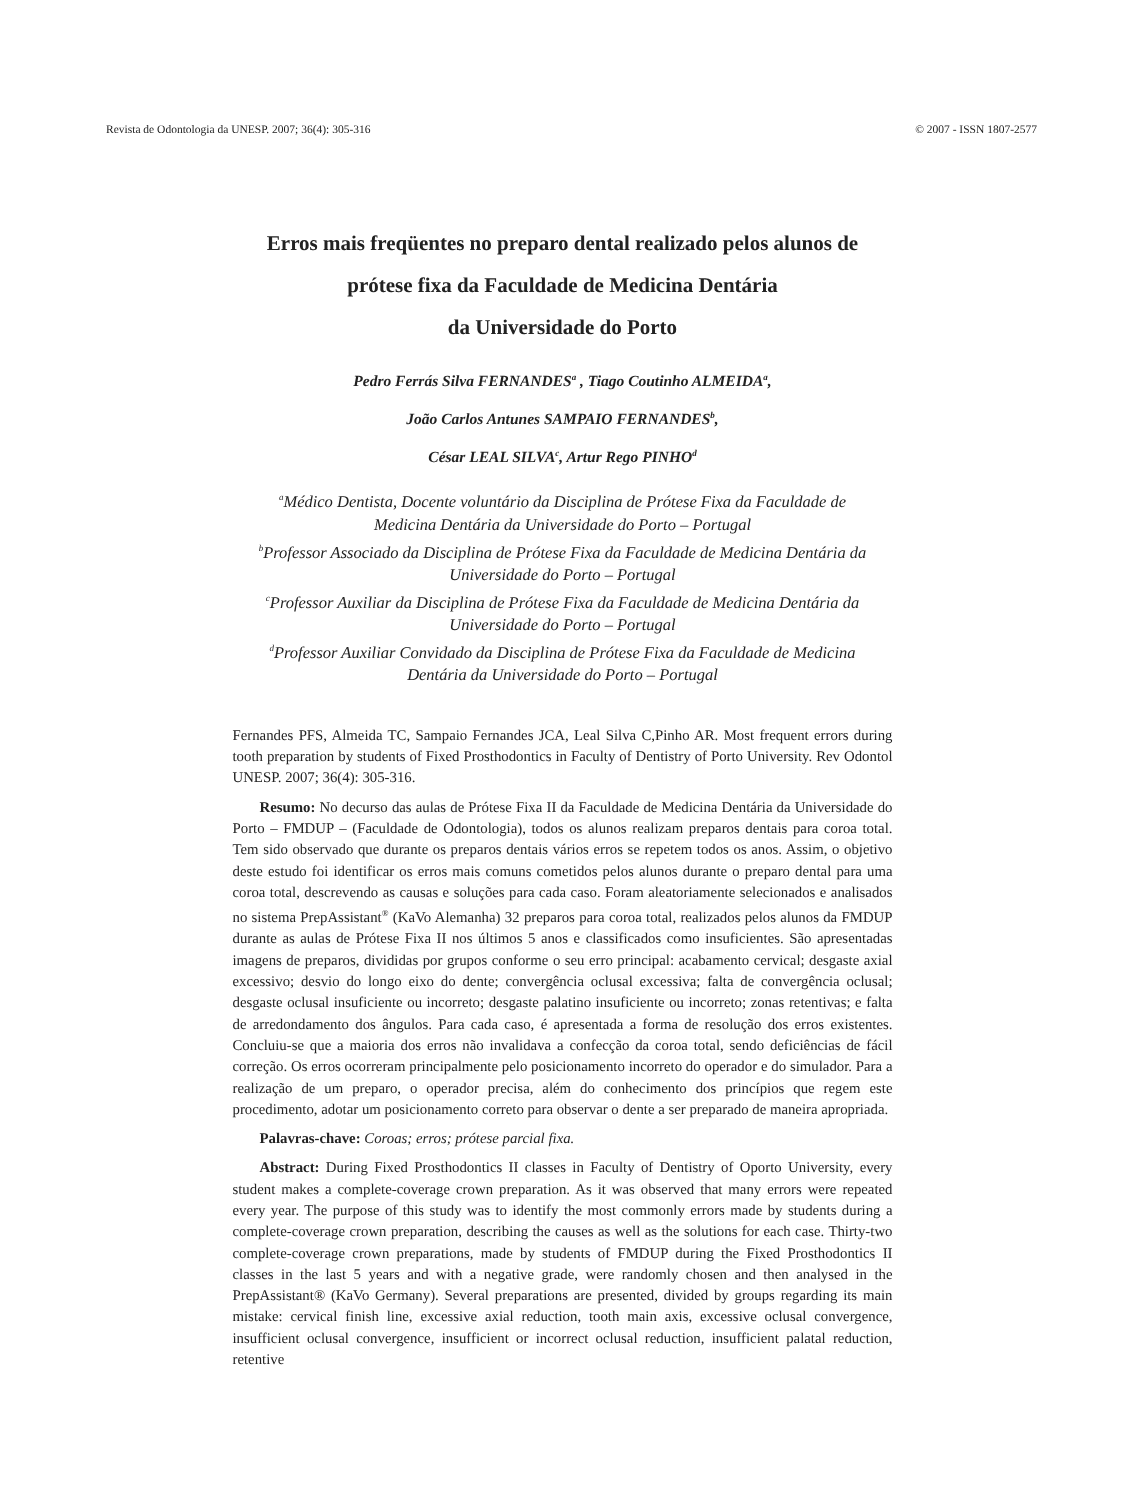Revista de Odontologia da UNESP. 2007; 36(4): 305-316 © 2007 - ISSN 1807-2577
Erros mais freqüentes no preparo dental realizado pelos alunos de
prótese fixa da Faculdade de Medicina Dentária
da Universidade do Porto
Pedro Ferrás Silva FERNANDES<sup>a</sup> , Tiago Coutinho ALMEIDA<sup>a</sup>,
João Carlos Antunes SAMPAIO FERNANDES<sup>b</sup>,
César LEAL SILVA<sup>c</sup>, Artur Rego PINHO<sup>d</sup>
<sup>a</sup> Médico Dentista, Docente voluntário da Disciplina de Prótese Fixa da Faculdade de
Medicina Dentária da Universidade do Porto – Portugal
<sup>b</sup> Professor Associado da Disciplina de Prótese Fixa da Faculdade de Medicina Dentária da
Universidade do Porto – Portugal
<sup>c</sup> Professor Auxiliar da Disciplina de Prótese Fixa da Faculdade de Medicina Dentária da
Universidade do Porto – Portugal
<sup>d</sup> Professor Auxiliar Convidado da Disciplina de Prótese Fixa da Faculdade de Medicina
Dentária da Universidade do Porto – Portugal
Fernandes PFS, Almeida TC, Sampaio Fernandes JCA, Leal Silva C,Pinho AR. Most frequent errors during tooth preparation by students of Fixed Prosthodontics in Faculty of Dentistry of Porto University. Rev Odontol UNESP. 2007; 36(4): 305-316.
Resumo: No decurso das aulas de Prótese Fixa II da Faculdade de Medicina Dentária da Universidade do Porto – FMDUP – (Faculdade de Odontologia), todos os alunos realizam preparos dentais para coroa total. Tem sido observado que durante os preparos dentais vários erros se repetem todos os anos. Assim, o objetivo deste estudo foi identificar os erros mais comuns cometidos pelos alunos durante o preparo dental para uma coroa total, descrevendo as causas e soluções para cada caso. Foram aleatoriamente selecionados e analisados no sistema PrepAssistant<sup>®</sup> (KaVo Alemanha) 32 preparos para coroa total, realizados pelos alunos da FMDUP durante as aulas de Prótese Fixa II nos últimos 5 anos e classificados como insuficientes. São apresentadas imagens de preparos, divididas por grupos conforme o seu erro principal: acabamento cervical; desgaste axial excessivo; desvio do longo eixo do dente; convergência oclusal excessiva; falta de convergência oclusal; desgaste oclusal insuficiente ou incorreto; desgaste palatino insuficiente ou incorreto; zonas retentivas; e falta de arredondamento dos ângulos. Para cada caso, é apresentada a forma de resolução dos erros existentes. Concluiu-se que a maioria dos erros não invalidava a confecção da coroa total, sendo deficiências de fácil correção. Os erros ocorreram principalmente pelo posicionamento incorreto do operador e do simulador. Para a realização de um preparo, o operador precisa, além do conhecimento dos princípios que regem este procedimento, adotar um posicionamento correto para observar o dente a ser preparado de maneira apropriada.
Palavras-chave: Coroas; erros; prótese parcial fixa.
Abstract: During Fixed Prosthodontics II classes in Faculty of Dentistry of Oporto University, every student makes a complete-coverage crown preparation. As it was observed that many errors were repeated every year. The purpose of this study was to identify the most commonly errors made by students during a complete-coverage crown preparation, describing the causes as well as the solutions for each case. Thirty-two complete-coverage crown preparations, made by students of FMDUP during the Fixed Prosthodontics II classes in the last 5 years and with a negative grade, were randomly chosen and then analysed in the PrepAssistant® (KaVo Germany). Several preparations are presented, divided by groups regarding its main mistake: cervical finish line, excessive axial reduction, tooth main axis, excessive oclusal convergence, insufficient oclusal convergence, insufficient or incorrect oclusal reduction, insufficient palatal reduction, retentive